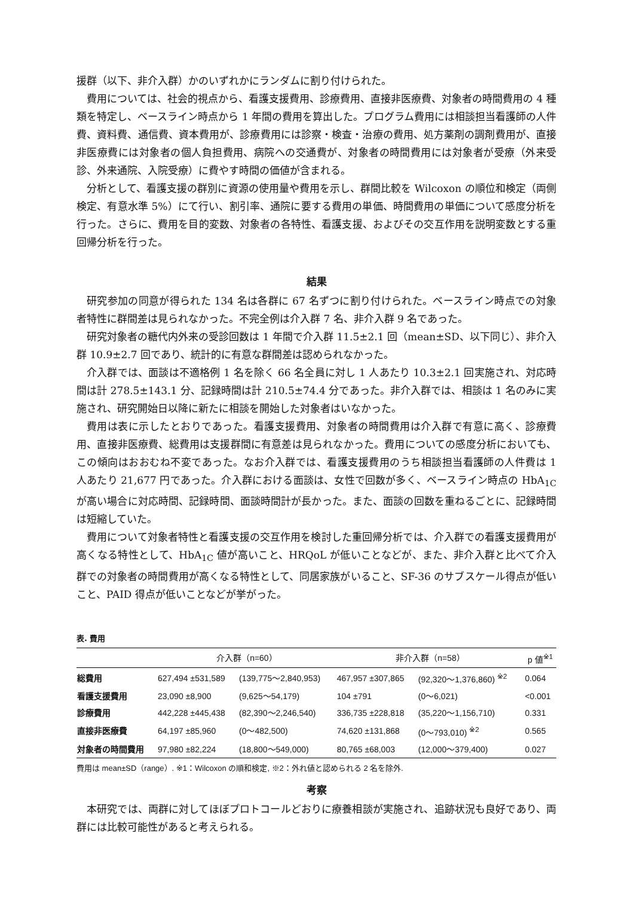援群（以下、非介入群）かのいずれかにランダムに割り付けられた。
費用については、社会的視点から、看護支援費用、診療費用、直接非医療費、対象者の時間費用の 4 種類を特定し、ベースライン時点から 1 年間の費用を算出した。プログラム費用には相談担当看護師の人件費、資料費、通信費、資本費用が、診療費用には診察・検査・治療の費用、処方薬剤の調剤費用が、直接非医療費には対象者の個人負担費用、病院への交通費が、対象者の時間費用には対象者が受療（外来受診、外来通院、入院受療）に費やす時間の価値が含まれる。
分析として、看護支援の群別に資源の使用量や費用を示し、群間比較を Wilcoxon の順位和検定（両側検定、有意水準 5%）にて行い、割引率、通院に要する費用の単価、時間費用の単価について感度分析を行った。さらに、費用を目的変数、対象者の各特性、看護支援、およびその交互作用を説明変数とする重回帰分析を行った。
結果
研究参加の同意が得られた 134 名は各群に 67 名ずつに割り付けられた。ベースライン時点での対象者特性に群間差は見られなかった。不完全例は介入群 7 名、非介入群 9 名であった。
研究対象者の糖代内外来の受診回数は 1 年間で介入群 11.5±2.1 回（mean±SD、以下同じ）、非介入群 10.9±2.7 回であり、統計的に有意な群間差は認められなかった。
介入群では、面談は不適格例 1 名を除く 66 名全員に対し 1 人あたり 10.3±2.1 回実施され、対応時間は計 278.5±143.1 分、記録時間は計 210.5±74.4 分であった。非介入群では、相談は 1 名のみに実施され、研究開始日以降に新たに相談を開始した対象者はいなかった。
費用は表に示したとおりであった。看護支援費用、対象者の時間費用は介入群で有意に高く、診療費用、直接非医療費、総費用は支援群間に有意差は見られなかった。費用についての感度分析においても、この傾向はおおむね不変であった。なお介入群では、看護支援費用のうち相談担当看護師の人件費は 1 人あたり 21,677 円であった。介入群における面談は、女性で回数が多く、ベースライン時点の HbA<sub>1C</sub> が高い場合に対応時間、記録時間、面談時間計が長かった。また、面談の回数を重ねるごとに、記録時間は短縮していた。
費用について対象者特性と看護支援の交互作用を検討した重回帰分析では、介入群での看護支援費用が高くなる特性として、HbA<sub>1C</sub> 値が高いこと、HRQoL が低いことなどが、また、非介入群と比べて介入群での対象者の時間費用が高くなる特性として、同居家族がいること、SF-36 のサブスケール得点が低いこと、PAID 得点が低いことなどが挙がった。
表. 費用
| | 介入群（n=60） | | 非介入群（n=58） | | p 値<sup>※1</sup> |
| --- | --- | --- | --- | --- | --- |
| 総費用 | 627,494 ±531,589 | (139,775〜2,840,953) | 467,957 ±307,865 | (92,320〜1,376,860) <sup>※2</sup> | 0.064 |
| 看護支援費用 | 23,090 ±8,900 | (9,625〜54,179) | 104 ±791 | (0〜6,021) | <0.001 |
| 診療費用 | 442,228 ±445,438 | (82,390〜2,246,540) | 336,735 ±228,818 | (35,220〜1,156,710) | 0.331 |
| 直接非医療費 | 64,197 ±85,960 | (0〜482,500) | 74,620 ±131,868 | (0〜793,010) <sup>※2</sup> | 0.565 |
| 対象者の時間費用 | 97,980 ±82,224 | (18,800〜549,000) | 80,765 ±68,003 | (12,000〜379,400) | 0.027 |
費用は mean±SD（range）. ※1：Wilcoxon の順和検定, ※2：外れ値と認められる 2 名を除外.
考察
本研究では、両群に対してほぼプロトコールどおりに療養相談が実施され、追跡状況も良好であり、両群には比較可能性があると考えられる。